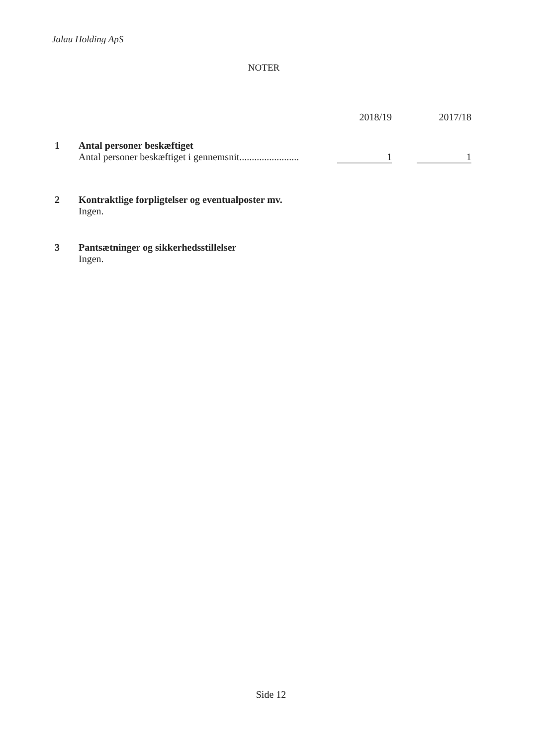Jalau Holding ApS
NOTER
| | | 2018/19 | | 2017/18 |
| 1 | Antal personer beskæftiget | | | |
| | Antal personer beskæftiget i gennemsnit........................ | 1 | | 1 |
| 2 | Kontraktlige forpligtelser og eventualposter mv. | | | |
| | Ingen. | | | |
| 3 | Pantsætninger og sikkerhedsstillelser | | | |
| | Ingen. | | | |
Side 12